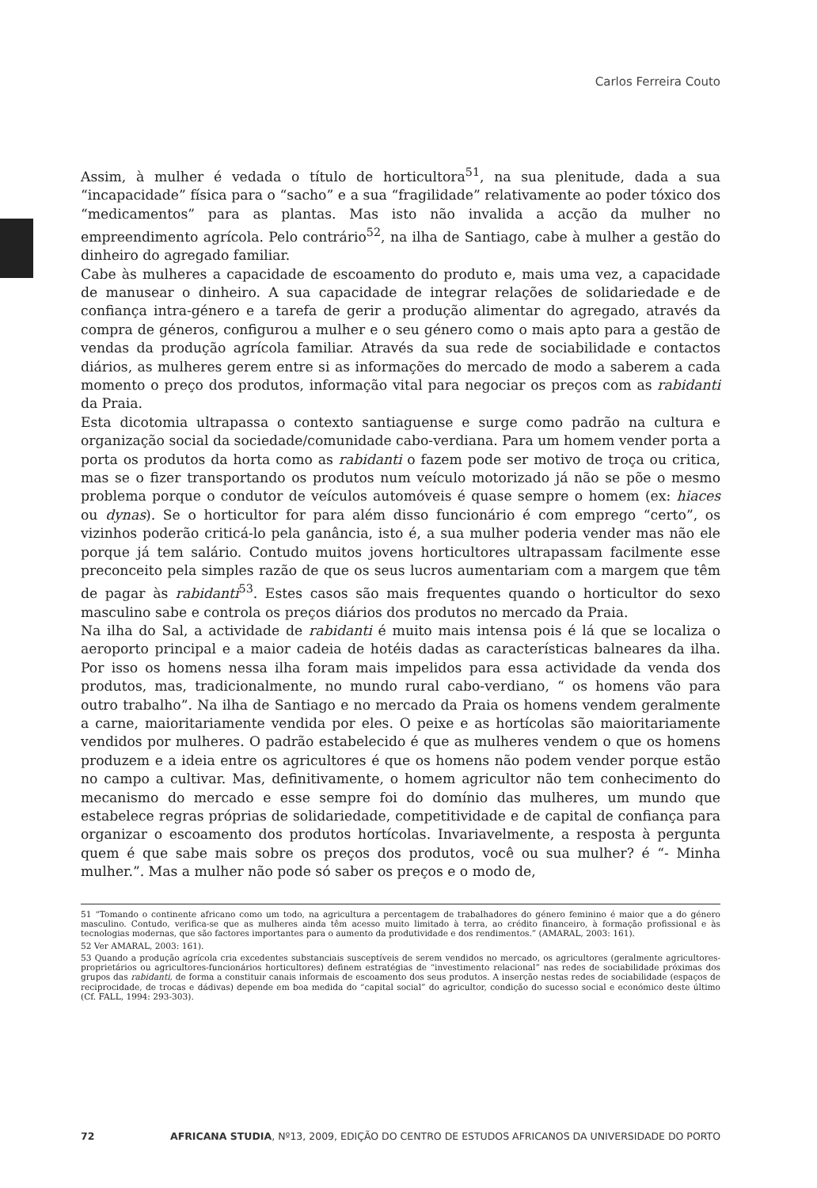Carlos Ferreira Couto
Assim, à mulher é vedada o título de horticultora<sup>51</sup>, na sua plenitude, dada a sua “incapacidade” física para o “sacho” e a sua “fragilidade” relativamente ao poder tóxico dos “medicamentos” para as plantas. Mas isto não invalida a acção da mulher no empreendimento agrícola. Pelo contrário<sup>52</sup>, na ilha de Santiago, cabe à mulher a gestão do dinheiro do agregado familiar.
Cabe às mulheres a capacidade de escoamento do produto e, mais uma vez, a capacidade de manusear o dinheiro. A sua capacidade de integrar relações de solidariedade e de confiança intra-género e a tarefa de gerir a produção alimentar do agregado, através da compra de géneros, configurou a mulher e o seu género como o mais apto para a gestão de vendas da produção agrícola familiar. Através da sua rede de sociabilidade e contactos diários, as mulheres gerem entre si as informações do mercado de modo a saberem a cada momento o preço dos produtos, informação vital para negociar os preços com as rabidanti da Praia.
Esta dicotomia ultrapassa o contexto santiaguense e surge como padrão na cultura e organização social da sociedade/comunidade cabo-verdiana. Para um homem vender porta a porta os produtos da horta como as rabidanti o fazem pode ser motivo de troça ou critica, mas se o fizer transportando os produtos num veículo motorizado já não se põe o mesmo problema porque o condutor de veículos automóveis é quase sempre o homem (ex: hiaces ou dynas). Se o horticultor for para além disso funcionário é com emprego “certo”, os vizinhos poderão criticá-lo pela ganância, isto é, a sua mulher poderia vender mas não ele porque já tem salário. Contudo muitos jovens horticultores ultrapassam facilmente esse preconceito pela simples razão de que os seus lucros aumentariam com a margem que têm de pagar às rabidanti<sup>53</sup>. Estes casos são mais frequentes quando o horticultor do sexo masculino sabe e controla os preços diários dos produtos no mercado da Praia.
Na ilha do Sal, a actividade de rabidanti é muito mais intensa pois é lá que se localiza o aeroporto principal e a maior cadeia de hotéis dadas as características balneares da ilha. Por isso os homens nessa ilha foram mais impelidos para essa actividade da venda dos produtos, mas, tradicionalmente, no mundo rural cabo-verdiano, “ os homens vão para outro trabalho”. Na ilha de Santiago e no mercado da Praia os homens vendem geralmente a carne, maioritariamente vendida por eles. O peixe e as hortícolas são maioritariamente vendidos por mulheres. O padrão estabelecido é que as mulheres vendem o que os homens produzem e a ideia entre os agricultores é que os homens não podem vender porque estão no campo a cultivar. Mas, definitivamente, o homem agricultor não tem conhecimento do mecanismo do mercado e esse sempre foi do domínio das mulheres, um mundo que estabelece regras próprias de solidariedade, competitividade e de capital de confiança para organizar o escoamento dos produtos hortícolas. Invariavelmente, a resposta à pergunta quem é que sabe mais sobre os preços dos produtos, você ou sua mulher? é “- Minha mulher.”. Mas a mulher não pode só saber os preços e o modo de,
51 “Tomando o continente africano como um todo, na agricultura a percentagem de trabalhadores do género feminino é maior que a do género masculino. Contudo, verifica-se que as mulheres ainda têm acesso muito limitado à terra, ao crédito financeiro, à formação profissional e às tecnologias modernas, que são factores importantes para o aumento da produtividade e dos rendimentos.” (AMARAL, 2003: 161).
52 Ver AMARAL, 2003: 161).
53 Quando a produção agrícola cria excedentes substanciais susceptíveis de serem vendidos no mercado, os agricultores (geralmente agricultores-proprietários ou agricultores-funcionários horticultores) definem estratégias de “investimento relacional” nas redes de sociabilidade próximas dos grupos das rabidanti, de forma a constituir canais informais de escoamento dos seus produtos. A inserção nestas redes de sociabilidade (espaços de reciprocidade, de trocas e dádivas) depende em boa medida do “capital social” do agricultor, condição do sucesso social e económico deste último (Cf. FALL, 1994: 293-303).
72 AFRICANA STUDIA, Nº13, 2009, EDIÇÃO DO CENTRO DE ESTUDOS AFRICANOS DA UNIVERSIDADE DO PORTO